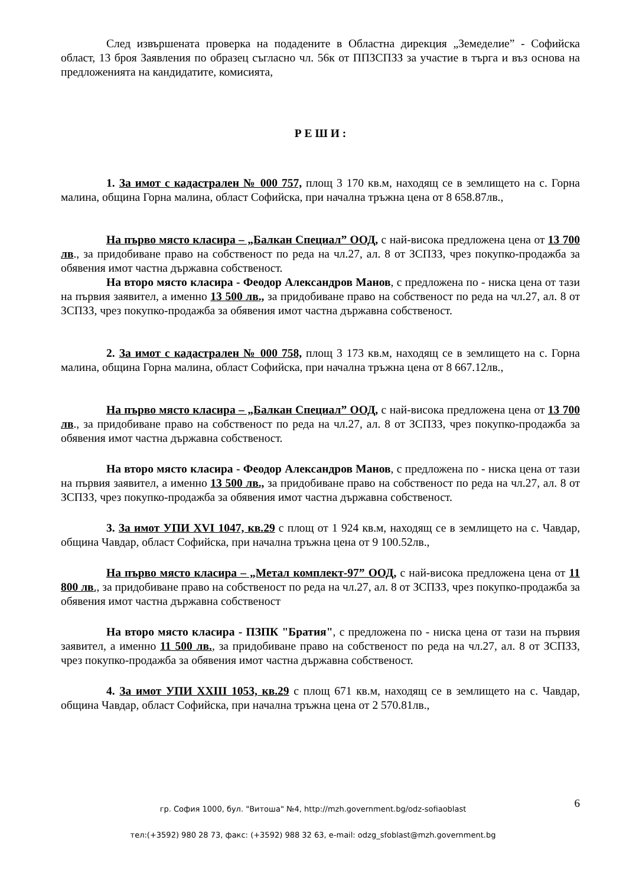След извършената проверка на подадените в Областна дирекция „Земеделие” - Софийска област, 13 броя Заявления по образец съгласно чл. 56к от ППЗСПЗЗ за участие в търга и въз основа на предложенията на кандидатите, комисията,
Р Е Ш И :
1. За имот с кадастрален № 000 757, площ 3 170 кв.м, находящ се в землището на с. Горна малина, община Горна малина, област Софийска, при начална тръжна цена от 8 658.87лв.,
На първо място класира – „Балкан Специал” ООД, с най-висока предложена цена от 13 700 лв., за придобиване право на собственост по реда на чл.27, ал. 8 от ЗСПЗЗ, чрез покупко-продажба за обявения имот частна държавна собственост.
На второ място класира - Феодор Александров Манов, с предложена по - ниска цена от тази на първия заявител, а именно 13 500 лв., за придобиване право на собственост по реда на чл.27, ал. 8 от ЗСПЗЗ, чрез покупко-продажба за обявения имот частна държавна собственост.
2. За имот с кадастрален № 000 758, площ 3 173 кв.м, находящ се в землището на с. Горна малина, община Горна малина, област Софийска, при начална тръжна цена от 8 667.12лв.,
На първо място класира – „Балкан Специал” ООД, с най-висока предложена цена от 13 700 лв., за придобиване право на собственост по реда на чл.27, ал. 8 от ЗСПЗЗ, чрез покупко-продажба за обявения имот частна държавна собственост.
На второ място класира - Феодор Александров Манов, с предложена по - ниска цена от тази на първия заявител, а именно 13 500 лв., за придобиване право на собственост по реда на чл.27, ал. 8 от ЗСПЗЗ, чрез покупко-продажба за обявения имот частна държавна собственост.
3. За имот УПИ XVI 1047, кв.29 с площ от 1 924 кв.м, находящ се в землището на с. Чавдар, община Чавдар, област Софийска, при начална тръжна цена от 9 100.52лв.,
На първо място класира – „Метал комплект-97” ООД, с най-висока предложена цена от 11 800 лв., за придобиване право на собственост по реда на чл.27, ал. 8 от ЗСПЗЗ, чрез покупко-продажба за обявения имот частна държавна собственост
На второ място класира - ПЗПК "Братия", с предложена по - ниска цена от тази на първия заявител, а именно 11 500 лв., за придобиване право на собственост по реда на чл.27, ал. 8 от ЗСПЗЗ, чрез покупко-продажба за обявения имот частна държавна собственост.
4. За имот УПИ XXIII 1053, кв.29 с площ 671 кв.м, находящ се в землището на с. Чавдар, община Чавдар, област Софийска, при начална тръжна цена от 2 570.81лв.,
6
гр. София 1000, бул. "Витоша" №4, http://mzh.government.bg/odz-sofiaoblast
тел:(+3592) 980 28 73, факс: (+3592) 988 32 63, e-mail: odzg_sfoblast@mzh.government.bg